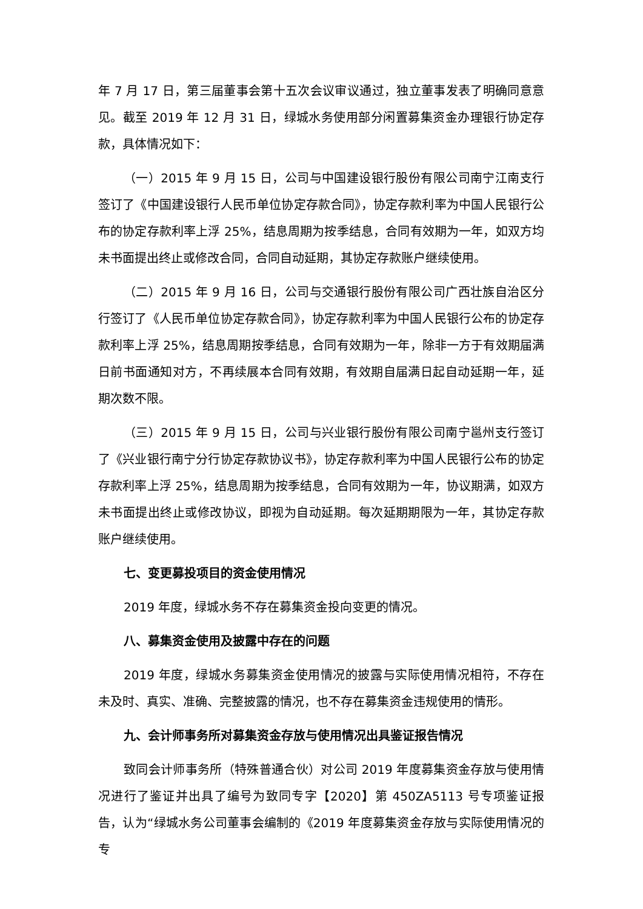年 7 月 17 日，第三届董事会第十五次会议审议通过，独立董事发表了明确同意意见。截至 2019 年 12 月 31 日，绿城水务使用部分闲置募集资金办理银行协定存款，具体情况如下：
（一）2015 年 9 月 15 日，公司与中国建设银行股份有限公司南宁江南支行签订了《中国建设银行人民币单位协定存款合同》，协定存款利率为中国人民银行公布的协定存款利率上浮 25%，结息周期为按季结息，合同有效期为一年，如双方均未书面提出终止或修改合同，合同自动延期，其协定存款账户继续使用。
（二）2015 年 9 月 16 日，公司与交通银行股份有限公司广西壮族自治区分行签订了《人民币单位协定存款合同》，协定存款利率为中国人民银行公布的协定存款利率上浮 25%，结息周期按季结息，合同有效期为一年，除非一方于有效期届满日前书面通知对方，不再续展本合同有效期，有效期自届满日起自动延期一年，延期次数不限。
（三）2015 年 9 月 15 日，公司与兴业银行股份有限公司南宁邕州支行签订了《兴业银行南宁分行协定存款协议书》，协定存款利率为中国人民银行公布的协定存款利率上浮 25%，结息周期为按季结息，合同有效期为一年，协议期满，如双方未书面提出终止或修改协议，即视为自动延期。每次延期期限为一年，其协定存款账户继续使用。
七、变更募投项目的资金使用情况
2019 年度，绿城水务不存在募集资金投向变更的情况。
八、募集资金使用及披露中存在的问题
2019 年度，绿城水务募集资金使用情况的披露与实际使用情况相符，不存在未及时、真实、准确、完整披露的情况，也不存在募集资金违规使用的情形。
九、会计师事务所对募集资金存放与使用情况出具鉴证报告情况
致同会计师事务所（特殊普通合伙）对公司 2019 年度募集资金存放与使用情况进行了鉴证并出具了编号为致同专字【2020】第 450ZA5113 号专项鉴证报告，认为“绿城水务公司董事会编制的《2019 年度募集资金存放与实际使用情况的专